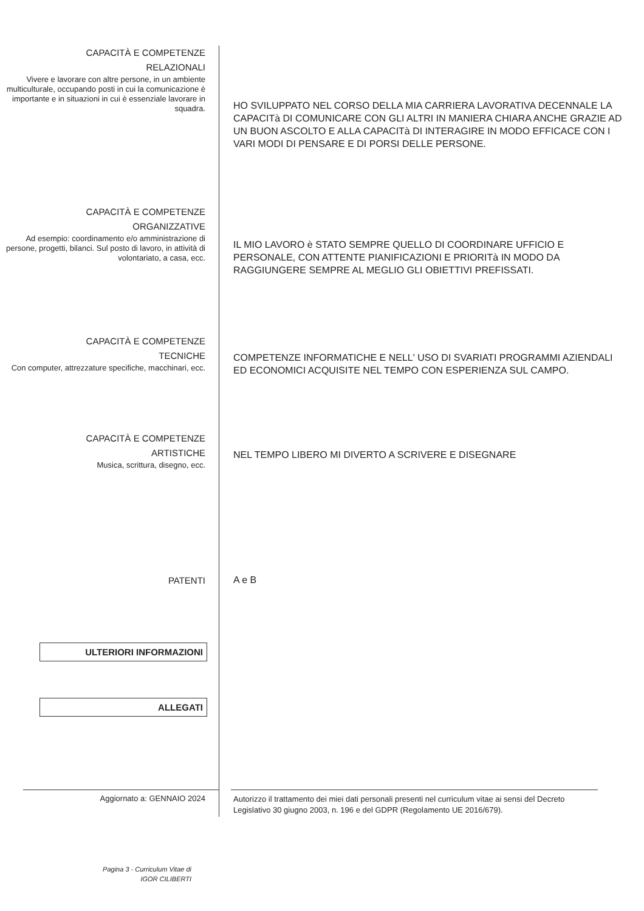CAPACITÀ E COMPETENZE
RELAZIONALI
Vivere e lavorare con altre persone, in un ambiente multiculturale, occupando posti in cui la comunicazione è importante e in situazioni in cui è essenziale lavorare in squadra.
HO SVILUPPATO NEL CORSO DELLA MIA CARRIERA LAVORATIVA DECENNALE LA CAPACITà DI COMUNICARE CON GLI ALTRI IN MANIERA CHIARA ANCHE GRAZIE AD UN BUON ASCOLTO E ALLA CAPACITà DI INTERAGIRE IN MODO EFFICACE CON I VARI MODI DI PENSARE E DI PORSI DELLE PERSONE.
CAPACITÀ E COMPETENZE
ORGANIZZATIVE
Ad esempio: coordinamento e/o amministrazione di persone, progetti, bilanci. Sul posto di lavoro, in attività di volontariato, a casa, ecc.
IL MIO LAVORO è STATO SEMPRE QUELLO DI COORDINARE UFFICIO E PERSONALE, CON ATTENTE PIANIFICAZIONI E PRIORITà IN MODO DA RAGGIUNGERE SEMPRE AL MEGLIO GLI OBIETTIVI PREFISSATI.
CAPACITÀ E COMPETENZE
TECNICHE
Con computer, attrezzature specifiche, macchinari, ecc.
COMPETENZE INFORMATICHE E NELL' USO DI SVARIATI PROGRAMMI AZIENDALI ED ECONOMICI ACQUISITE NEL TEMPO CON ESPERIENZA SUL CAMPO.
CAPACITÀ E COMPETENZE
ARTISTICHE
Musica, scrittura, disegno, ecc.
NEL TEMPO LIBERO MI DIVERTO A SCRIVERE E DISEGNARE
PATENTI
A e B
ULTERIORI INFORMAZIONI
ALLEGATI
Aggiornato a: GENNAIO 2024
Autorizzo il trattamento dei miei dati personali presenti nel curriculum vitae ai sensi del Decreto Legislativo 30 giugno 2003, n. 196 e del GDPR (Regolamento UE 2016/679).
Pagina 3 - Curriculum Vitae di
IGOR CILIBERTI